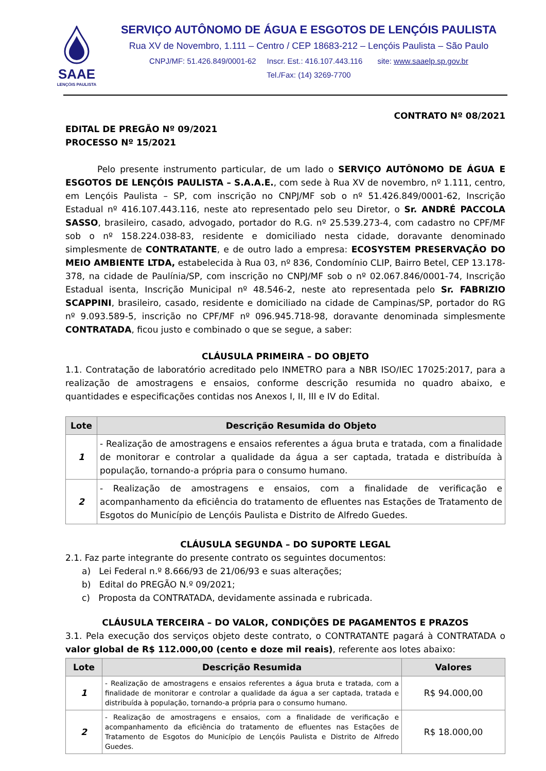SAAE
LENÇÓIS PAULISTA
SERVIÇO AUTÔNOMO DE ÁGUA E ESGOTOS DE LENÇÓIS PAULISTA
Rua XV de Novembro, 1.111 – Centro / CEP 18683-212 – Lençóis Paulista – São Paulo
CNPJ/MF: 51.426.849/0001-62 Inscr. Est.: 416.107.443.116 site: www.saaelp.sp.gov.br
Tel./Fax: (14) 3269-7700
CONTRATO Nº 08/2021
EDITAL DE PREGÃO Nº 09/2021
PROCESSO Nº 15/2021
Pelo presente instrumento particular, de um lado o SERVIÇO AUTÔNOMO DE ÁGUA E ESGOTOS DE LENÇÓIS PAULISTA – S.A.A.E., com sede à Rua XV de novembro, nº 1.111, centro, em Lençóis Paulista – SP, com inscrição no CNPJ/MF sob o nº 51.426.849/0001-62, Inscrição Estadual nº 416.107.443.116, neste ato representado pelo seu Diretor, o Sr. ANDRÉ PACCOLA SASSO, brasileiro, casado, advogado, portador do R.G. nº 25.539.273-4, com cadastro no CPF/MF sob o nº 158.224.038-83, residente e domiciliado nesta cidade, doravante denominado simplesmente de CONTRATANTE, e de outro lado a empresa: ECOSYSTEM PRESERVAÇÃO DO MEIO AMBIENTE LTDA, estabelecida à Rua 03, nº 836, Condomínio CLIP, Bairro Betel, CEP 13.178-378, na cidade de Paulínia/SP, com inscrição no CNPJ/MF sob o nº 02.067.846/0001-74, Inscrição Estadual isenta, Inscrição Municipal nº 48.546-2, neste ato representada pelo Sr. FABRIZIO SCAPPINI, brasileiro, casado, residente e domiciliado na cidade de Campinas/SP, portador do RG nº 9.093.589-5, inscrição no CPF/MF nº 096.945.718-98, doravante denominada simplesmente CONTRATADA, ficou justo e combinado o que se segue, a saber:
CLÁUSULA PRIMEIRA – DO OBJETO
1.1. Contratação de laboratório acreditado pelo INMETRO para a NBR ISO/IEC 17025:2017, para a realização de amostragens e ensaios, conforme descrição resumida no quadro abaixo, e quantidades e especificações contidas nos Anexos I, II, III e IV do Edital.
| Lote | Descrição Resumida do Objeto |
| --- | --- |
| 1 | - Realização de amostragens e ensaios referentes a água bruta e tratada, com a finalidade de monitorar e controlar a qualidade da água a ser captada, tratada e distribuída à população, tornando-a própria para o consumo humano. |
| 2 | - Realização de amostragens e ensaios, com a finalidade de verificação e acompanhamento da eficiência do tratamento de efluentes nas Estações de Tratamento de Esgotos do Município de Lençóis Paulista e Distrito de Alfredo Guedes. |
CLÁUSULA SEGUNDA – DO SUPORTE LEGAL
2.1. Faz parte integrante do presente contrato os seguintes documentos:
a) Lei Federal n.º 8.666/93 de 21/06/93 e suas alterações;
b) Edital do PREGÃO N.º 09/2021;
c) Proposta da CONTRATADA, devidamente assinada e rubricada.
CLÁUSULA TERCEIRA – DO VALOR, CONDIÇÕES DE PAGAMENTOS E PRAZOS
3.1. Pela execução dos serviços objeto deste contrato, o CONTRATANTE pagará à CONTRATADA o valor global de R$ 112.000,00 (cento e doze mil reais), referente aos lotes abaixo:
| Lote | Descrição Resumida | Valores |
| --- | --- | --- |
| 1 | - Realização de amostragens e ensaios referentes a água bruta e tratada, com a finalidade de monitorar e controlar a qualidade da água a ser captada, tratada e distribuída à população, tornando-a própria para o consumo humano. | R$ 94.000,00 |
| 2 | - Realização de amostragens e ensaios, com a finalidade de verificação e acompanhamento da eficiência do tratamento de efluentes nas Estações de Tratamento de Esgotos do Município de Lençóis Paulista e Distrito de Alfredo Guedes. | R$ 18.000,00 |